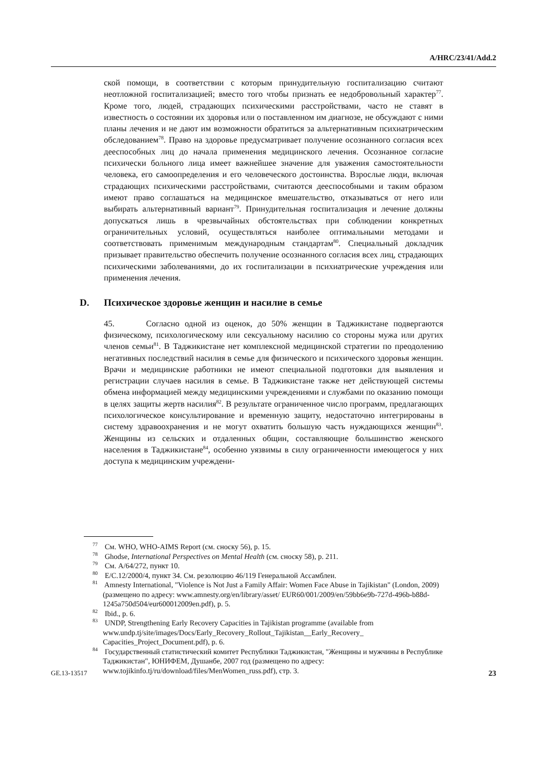A/HRC/23/41/Add.2
ской помощи, в соответствии с которым принудительную госпитализацию считают неотложной госпитализацией; вместо того чтобы признать ее недобровольный характер<sup>77</sup>. Кроме того, людей, страдающих психическими расстройствами, часто не ставят в известность о состоянии их здоровья или о поставленном им диагнозе, не обсуждают с ними планы лечения и не дают им возможности обратиться за альтернативным психиатрическим обследованием<sup>78</sup>. Право на здоровье предусматривает получение осознанного согласия всех дееспособных лиц до начала применения медицинского лечения. Осознанное согласие психически больного лица имеет важнейшее значение для уважения самостоятельности человека, его самоопределения и его человеческого достоинства. Взрослые люди, включая страдающих психическими расстройствами, считаются дееспособными и таким образом имеют право соглашаться на медицинское вмешательство, отказываться от него или выбирать альтернативный вариант<sup>79</sup>. Принудительная госпитализация и лечение должны допускаться лишь в чрезвычайных обстоятельствах при соблюдении конкретных ограничительных условий, осуществляться наиболее оптимальными методами и соответствовать применимым международным стандартам<sup>80</sup>. Специальный докладчик призывает правительство обеспечить получение осознанного согласия всех лиц, страдающих психическими заболеваниями, до их госпитализации в психиатрические учреждения или применения лечения.
D. Психическое здоровье женщин и насилие в семье
45. Согласно одной из оценок, до 50% женщин в Таджикистане подвергаются физическому, психологическому или сексуальному насилию со стороны мужа или других членов семьи<sup>81</sup>. В Таджикистане нет комплексной медицинской стратегии по преодолению негативных последствий насилия в семье для физического и психического здоровья женщин. Врачи и медицинские работники не имеют специальной подготовки для выявления и регистрации случаев насилия в семье. В Таджикистане также нет действующей системы обмена информацией между медицинскими учреждениями и службами по оказанию помощи в целях защиты жертв насилия<sup>82</sup>. В результате ограниченное число программ, предлагающих психологическое консультирование и временную защиту, недостаточно интегрированы в систему здравоохранения и не могут охватить большую часть нуждающихся женщин<sup>83</sup>. Женщины из сельских и отдаленных общин, составляющие большинство женского населения в Таджикистане<sup>84</sup>, особенно уязвимы в силу ограниченности имеющегося у них доступа к медицинским учреждени-
<sup>77</sup> См. WHO, WHO-AIMS Report (см. сноску 56), p. 15.
<sup>78</sup> Ghodse, International Perspectives on Mental Health (см. сноску 58), p. 211.
<sup>79</sup> См. A/64/272, пункт 10.
<sup>80</sup> E/C.12/2000/4, пункт 34. См. резолюцию 46/119 Генеральной Ассамблеи.
<sup>81</sup> Amnesty International, "Violence is Not Just a Family Affair: Women Face Abuse in Tajikistan" (London, 2009) (размещено по адресу: www.amnesty.org/en/library/asset/ EUR60/001/2009/en/59bb6e9b-727d-496b-b88d-1245a750d504/eur600012009en.pdf), p. 5.
<sup>82</sup> Ibid., p. 6.
<sup>83</sup> UNDP, Strengthening Early Recovery Capacities in Tajikistan programme (available from www.undp.tj/site/images/Docs/Early_Recovery_Rollout_Tajikistan__Early_Recovery_ Capacities_Project_Document.pdf), p. 6.
<sup>84</sup> Государственный статистический комитет Республики Таджикистан, "Женщины и мужчины в Республике Таджикистан", ЮНИФЕМ, Душанбе, 2007 год (размещено по адресу: www.tojikinfo.tj/ru/download/files/MenWomen_russ.pdf), стр. 3.
GE.13-13517 23